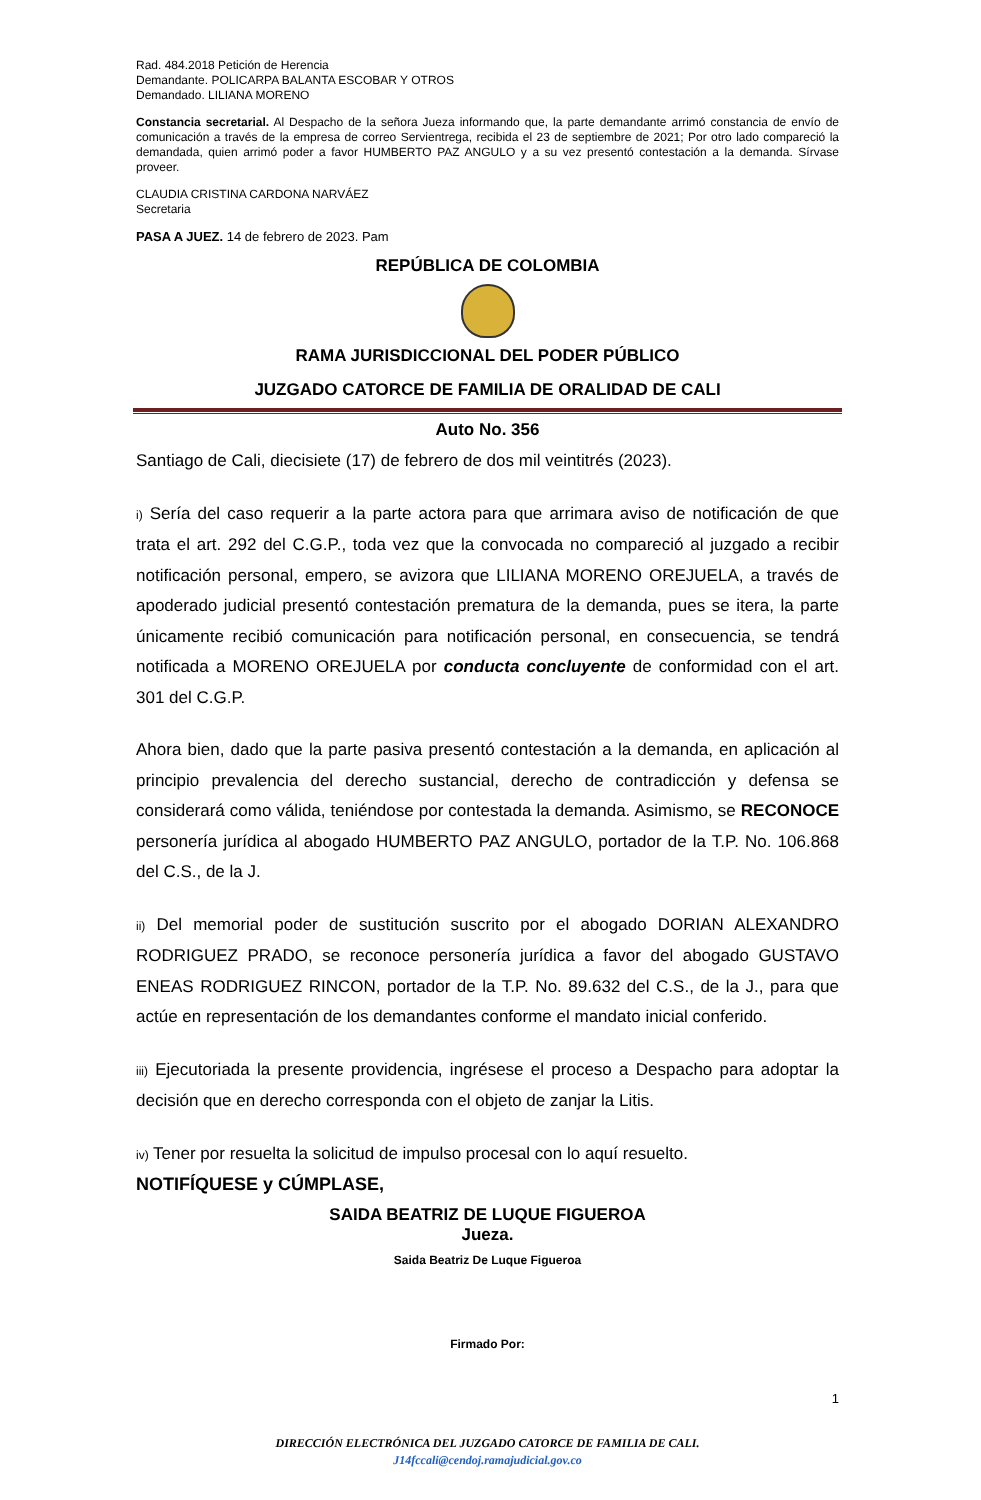Rad. 484.2018 Petición de Herencia
Demandante. POLICARPA BALANTA ESCOBAR Y OTROS
Demandado. LILIANA MORENO
Constancia secretarial. Al Despacho de la señora Jueza informando que, la parte demandante arrimó constancia de envío de comunicación a través de la empresa de correo Servientrega, recibida el 23 de septiembre de 2021; Por otro lado compareció la demandada, quien arrimó poder a favor HUMBERTO PAZ ANGULO y a su vez presentó contestación a la demanda. Sírvase proveer.
CLAUDIA CRISTINA CARDONA NARVÁEZ
Secretaria
PASA A JUEZ. 14 de febrero de 2023. Pam
REPÚBLICA DE COLOMBIA
RAMA JURISDICCIONAL DEL PODER PÚBLICO
JUZGADO CATORCE DE FAMILIA DE ORALIDAD DE CALI
Auto No. 356
Santiago de Cali, diecisiete (17) de febrero de dos mil veintitrés (2023).
i) Sería del caso requerir a la parte actora para que arrimara aviso de notificación de que trata el art. 292 del C.G.P., toda vez que la convocada no compareció al juzgado a recibir notificación personal, empero, se avizora que LILIANA MORENO OREJUELA, a través de apoderado judicial presentó contestación prematura de la demanda, pues se itera, la parte únicamente recibió comunicación para notificación personal, en consecuencia, se tendrá notificada a MORENO OREJUELA por conducta concluyente de conformidad con el art. 301 del C.G.P.
Ahora bien, dado que la parte pasiva presentó contestación a la demanda, en aplicación al principio prevalencia del derecho sustancial, derecho de contradicción y defensa se considerará como válida, teniéndose por contestada la demanda. Asimismo, se RECONOCE personería jurídica al abogado HUMBERTO PAZ ANGULO, portador de la T.P. No. 106.868 del C.S., de la J.
ii) Del memorial poder de sustitución suscrito por el abogado DORIAN ALEXANDRO RODRIGUEZ PRADO, se reconoce personería jurídica a favor del abogado GUSTAVO ENEAS RODRIGUEZ RINCON, portador de la T.P. No. 89.632 del C.S., de la J., para que actúe en representación de los demandantes conforme el mandato inicial conferido.
iii) Ejecutoriada la presente providencia, ingrésese el proceso a Despacho para adoptar la decisión que en derecho corresponda con el objeto de zanjar la Litis.
iv) Tener por resuelta la solicitud de impulso procesal con lo aquí resuelto.
NOTIFÍQUESE y CÚMPLASE,
SAIDA BEATRIZ DE LUQUE FIGUEROA
Jueza.
Saida Beatriz De Luque Figueroa
Firmado Por:
1
DIRECCIÓN ELECTRÓNICA DEL JUZGADO CATORCE DE FAMILIA DE CALI.
J14fccali@cendoj.ramajudicial.gov.co